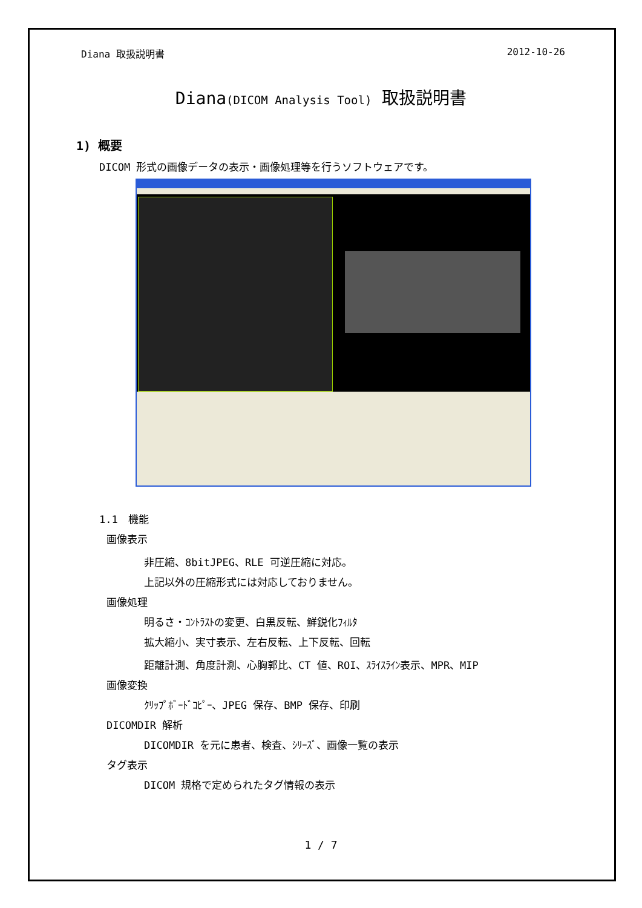Diana 取扱説明書 2012-10-26
Diana(DICOM Analysis Tool) 取扱説明書
1) 概要
DICOM 形式の画像データの表示・画像処理等を行うソフトウェアです。
1.1　機能
画像表示
非圧縮、8bitJPEG、RLE 可逆圧縮に対応。
上記以外の圧縮形式には対応しておりません。
画像処理
明るさ・ｺﾝﾄﾗｽﾄの変更、白黒反転、鮮鋭化ﾌｨﾙﾀ
拡大縮小、実寸表示、左右反転、上下反転、回転
距離計測、角度計測、心胸郭比、CT 値、ROI、ｽﾗｲｽﾗｲﾝ表示、MPR、MIP
画像変換
ｸﾘｯﾌﾟﾎﾞｰﾄﾞｺﾋﾟｰ、JPEG 保存、BMP 保存、印刷
DICOMDIR 解析
DICOMDIR を元に患者、検査、ｼﾘｰｽﾞ、画像一覧の表示
タグ表示
DICOM 規格で定められたタグ情報の表示
1 / 7